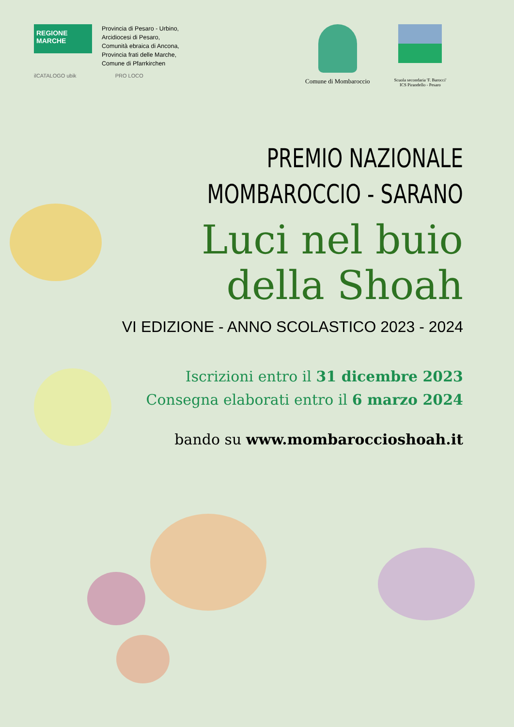REGIONE MARCHE
Provincia di Pesaro - Urbino,
Arcidiocesi di Pesaro,
Comunità ebraica di Ancona,
Provincia frati delle Marche,
Comune di Pfarrkirchen
ilCATALOGO ubik PRO LOCO
Comune di Mombaroccio
Scuola secondaria 'F. Barocci'
ICS Pirandello - Pesaro
PREMIO NAZIONALE
MOMBAROCCIO - SARANO
Luci nel buio
della Shoah
VI EDIZIONE - ANNO SCOLASTICO 2023 - 2024
Iscrizioni entro il 31 dicembre 2023
Consegna elaborati entro il 6 marzo 2024
bando su www.mombaroccioshoah.it